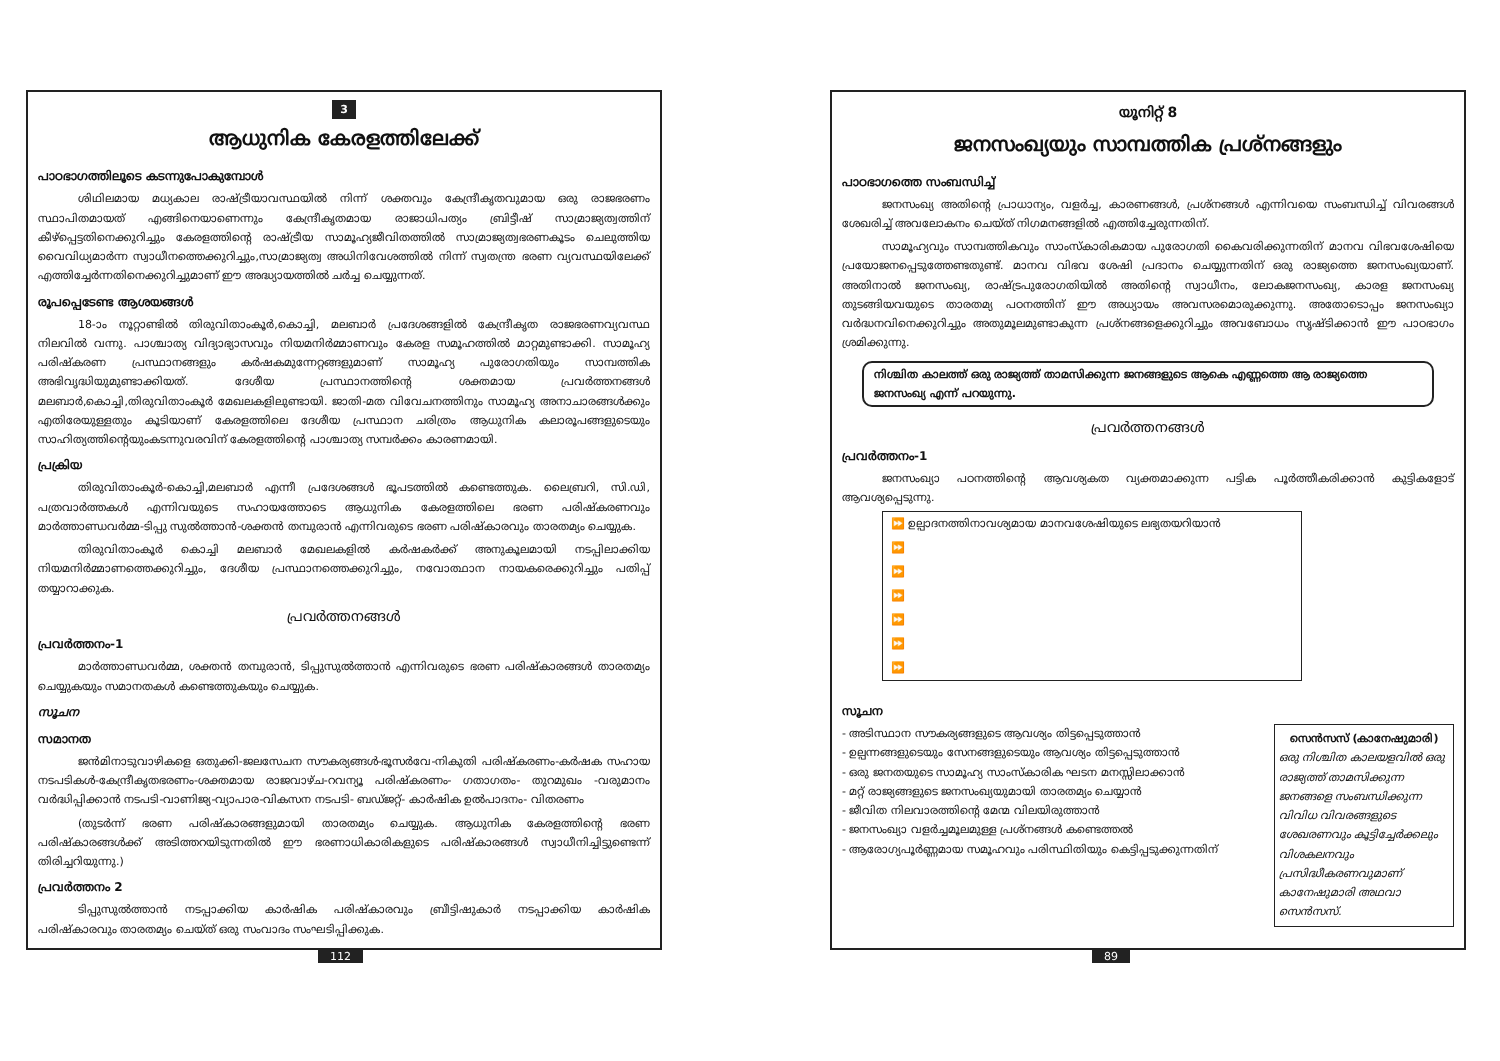3
ആധുനിക കേരളത്തിലേക്ക്
പാഠഭാഗത്തിലൂടെ കടന്നുപോകുമ്പോൾ
ശിഥിലമായ മധ്യകാല രാഷ്ട്രീയാവസ്ഥയിൽ നിന്ന് ശക്തവും കേന്ദ്രീകൃതവുമായ ഒരു രാജഭരണം സ്ഥാപിതമായത് എങ്ങിനെയാണെന്നും കേന്ദ്രീകൃതമായ രാജാധിപത്യം ബ്രിട്ടീഷ് സാമ്രാജ്യത്വത്തിന് കീഴ്പ്പെട്ടതിനെക്കുറിച്ചും കേരളത്തിന്റെ രാഷ്ട്രീയ സാമൂഹ്യജീവിതത്തിൽ സാമ്രാജ്യത്വഭരണകൂടം ചെലുത്തിയ വൈവിധ്യമാർന്ന സ്വാധീനത്തെക്കുറിച്ചും,സാമ്രാജ്യത്വ അധിനിവേശത്തിൽ നിന്ന് സ്വതന്ത്ര ഭരണ വ്യവസ്ഥയിലേക്ക് എത്തിച്ചേർന്നതിനെക്കുറിച്ചുമാണ് ഈ അദ്ധ്യായത്തിൽ ചർച്ച ചെയ്യുന്നത്.
രൂപപ്പെടേണ്ട ആശയങ്ങൾ
18-ാം നൂറ്റാണ്ടിൽ തിരുവിതാംകൂർ,കൊച്ചി, മലബാർ പ്രദേശങ്ങളിൽ കേന്ദ്രീകൃത രാജഭരണവ്യവസ്ഥ നിലവിൽ വന്നു. പാശ്ചാത്യ വിദ്യാഭ്യാസവും നിയമനിർമ്മാണവും കേരള സമൂഹത്തിൽ മാറ്റമുണ്ടാക്കി. സാമൂഹ്യ പരിഷ്കരണ പ്രസ്ഥാനങ്ങളും കർഷകമുന്നേറ്റങ്ങളുമാണ് സാമൂഹ്യ പുരോഗതിയും സാമ്പത്തിക അഭിവൃദ്ധിയുമുണ്ടാക്കിയത്. ദേശീയ പ്രസ്ഥാനത്തിന്റെ ശക്തമായ പ്രവർത്തനങ്ങൾ മലബാർ,കൊച്ചി,തിരുവിതാംകൂർ മേഖലകളിലുണ്ടായി. ജാതി-മത വിവേചനത്തിനും സാമൂഹ്യ അനാചാരങ്ങൾക്കും എതിരേയുള്ളതും കൂടിയാണ് കേരളത്തിലെ ദേശീയ പ്രസ്ഥാന ചരിത്രം ആധുനിക കലാരൂപങ്ങളുടെയും സാഹിത്യത്തിന്റെയുംകടന്നുവരവിന് കേരളത്തിന്റെ പാശ്ചാത്യ സമ്പർക്കം കാരണമായി.
പ്രക്രിയ
തിരുവിതാംകൂർ-കൊച്ചി,മലബാർ എന്നീ പ്രദേശങ്ങൾ ഭൂപടത്തിൽ കണ്ടെത്തുക. ലൈബ്രറി, സി.ഡി, പത്രവാർത്തകൾ എന്നിവയുടെ സഹായത്തോടെ ആധുനിക കേരളത്തിലെ ഭരണ പരിഷ്കരണവും മാർത്താണ്ഡവർമ്മ-ടിപ്പു സുൽത്താൻ-ശക്തൻ തമ്പുരാൻ എന്നിവരുടെ ഭരണ പരിഷ്കാരവും താരതമ്യം ചെയ്യുക.
തിരുവിതാംകൂർ കൊച്ചി മലബാർ മേഖലകളിൽ കർഷകർക്ക് അനുകൂലമായി നടപ്പിലാക്കിയ നിയമനിർമ്മാണത്തെക്കുറിച്ചും, ദേശീയ പ്രസ്ഥാനത്തെക്കുറിച്ചും, നവോത്ഥാന നായകരെക്കുറിച്ചും പതിപ്പ് തയ്യാറാക്കുക.
പ്രവർത്തനങ്ങൾ
പ്രവർത്തനം-1
മാർത്താണ്ഡവർമ്മ, ശക്തൻ തമ്പുരാൻ, ടിപ്പുസുൽത്താൻ എന്നിവരുടെ ഭരണ പരിഷ്കാരങ്ങൾ താരതമ്യം ചെയ്യുകയും സമാനതകൾ കണ്ടെത്തുകയും ചെയ്യുക.
സൂചന
സമാനത
ജൻമിനാടുവാഴികളെ ഒതുക്കി-ജലസേചന സൗകര്യങ്ങൾ-ഭൂസർവേ-നികുതി പരിഷ്കരണം-കർഷക സഹായ നടപടികൾ-കേന്ദ്രീകൃതഭരണം-ശക്തമായ രാജവാഴ്ച-റവന്യൂ പരിഷ്കരണം- ഗതാഗതം- തുറമുഖം -വരുമാനം വർദ്ധിപ്പിക്കാൻ നടപടി-വാണിജ്യ-വ്യാപാര-വികസന നടപടി- ബഡ്ജറ്റ്- കാർഷിക ഉൽപാദനം- വിതരണം
(തുടർന്ന് ഭരണ പരിഷ്കാരങ്ങളുമായി താരതമ്യം ചെയ്യുക. ആധുനിക കേരളത്തിന്റെ ഭരണ പരിഷ്കാരങ്ങൾക്ക് അടിത്തറയിടുന്നതിൽ ഈ ഭരണാധികാരികളുടെ പരിഷ്കാരങ്ങൾ സ്വാധീനിച്ചിട്ടുണ്ടെന്ന് തിരിച്ചറിയുന്നു.)
പ്രവർത്തനം 2
ടിപ്പുസുൽത്താൻ നടപ്പാക്കിയ കാർഷിക പരിഷ്കാരവും ബ്രീട്ടിഷുകാർ നടപ്പാക്കിയ കാർഷിക പരിഷ്കാരവും താരതമ്യം ചെയ്ത് ഒരു സംവാദം സംഘടിപ്പിക്കുക.
യൂനിറ്റ് 8
ജനസംഖ്യയും സാമ്പത്തിക പ്രശ്നങ്ങളും
പാഠഭാഗത്തെ സംബന്ധിച്ച്
ജനസംഖ്യ അതിന്റെ പ്രാധാന്യം, വളർച്ച, കാരണങ്ങൾ, പ്രശ്നങ്ങൾ എന്നിവയെ സംബന്ധിച്ച് വിവരങ്ങൾ ശേഖരിച്ച് അവലോകനം ചെയ്ത് നിഗമനങ്ങളിൽ എത്തിച്ചേരുന്നതിന്.
സാമൂഹ്യവും സാമ്പത്തികവും സാംസ്കാരികമായ പുരോഗതി കൈവരിക്കുന്നതിന് മാനവ വിഭവശേഷിയെ പ്രയോജനപ്പെടുത്തേണ്ടതുണ്ട്. മാനവ വിഭവ ശേഷി പ്രദാനം ചെയ്യുന്നതിന് ഒരു രാജ്യത്തെ ജനസംഖ്യയാണ്. അതിനാൽ ജനസംഖ്യ, രാഷ്ട്രപുരോഗതിയിൽ അതിന്റെ സ്വാധീനം, ലോകജനസംഖ്യ, കാരള ജനസംഖ്യ തുടങ്ങിയവയുടെ താരതമ്യ പഠനത്തിന് ഈ അധ്യായം അവസരമൊരുക്കുന്നു. അതോടൊപ്പം ജനസംഖ്യാ വർദ്ധനവിനെക്കുറിച്ചും അതുമൂലമുണ്ടാകുന്ന പ്രശ്നങ്ങളെക്കുറിച്ചും അവബോധം സൃഷ്ടിക്കാൻ ഈ പാഠഭാഗം ശ്രമിക്കുന്നു.
നിശ്ചിത കാലത്ത് ഒരു രാജ്യത്ത് താമസിക്കുന്ന ജനങ്ങളുടെ ആകെ എണ്ണത്തെ ആ രാജ്യത്തെ ജനസംഖ്യ എന്ന് പറയുന്നു.
പ്രവർത്തനങ്ങൾ
പ്രവർത്തനം-1
ജനസംഖ്യാ പഠനത്തിന്റെ ആവശ്യകത വ്യക്തമാക്കുന്ന പട്ടിക പൂർത്തീകരിക്കാൻ കുട്ടികളോട് ആവശ്യപ്പെടുന്നു.
| ⏩ ഉല്പാദനത്തിനാവശ്യമായ മാനവശേഷിയുടെ ലഭ്യതയറിയാൻ |
| ⏩ |
| ⏩ |
| ⏩ |
| ⏩ |
| ⏩ |
| ⏩ |
സൂചന
സെൻസസ് (കാനേഷുമാരി)
ഒരു നിശ്ചിത കാലയളവിൽ ഒരു രാജ്യത്ത് താമസിക്കുന്ന ജനങ്ങളെ സംബന്ധിക്കുന്ന വിവിധ വിവരങ്ങളുടെ ശേഖരണവും കൂട്ടിച്ചേർക്കലും വിശകലനവും പ്രസിദ്ധീകരണവുമാണ് കാനേഷുമാരി അഥവാ സെൻസസ്.
- അടിസ്ഥാന സൗകര്യങ്ങളുടെ ആവശ്യം തിട്ടപ്പെടുത്താൻ
- ഉല്പന്നങ്ങളുടെയും സേനങ്ങളുടെയും ആവശ്യം തിട്ടപ്പെടുത്താൻ
- ഒരു ജനതയുടെ സാമൂഹ്യ സാംസ്കാരിക ഘടന മനസ്സിലാക്കാൻ
- മറ്റ് രാജ്യങ്ങളുടെ ജനസംഖ്യയുമായി താരതമ്യം ചെയ്യാൻ
- ജീവിത നിലവാരത്തിന്റെ മേന്മ വിലയിരുത്താൻ
- ജനസംഖ്യാ വളർച്ചമൂലമുള്ള പ്രശ്നങ്ങൾ കണ്ടെത്തൽ
- ആരോഗ്യപൂർണ്ണമായ സമൂഹവും പരിസ്ഥിതിയും കെട്ടിപ്പടുക്കുന്നതിന്
112 89